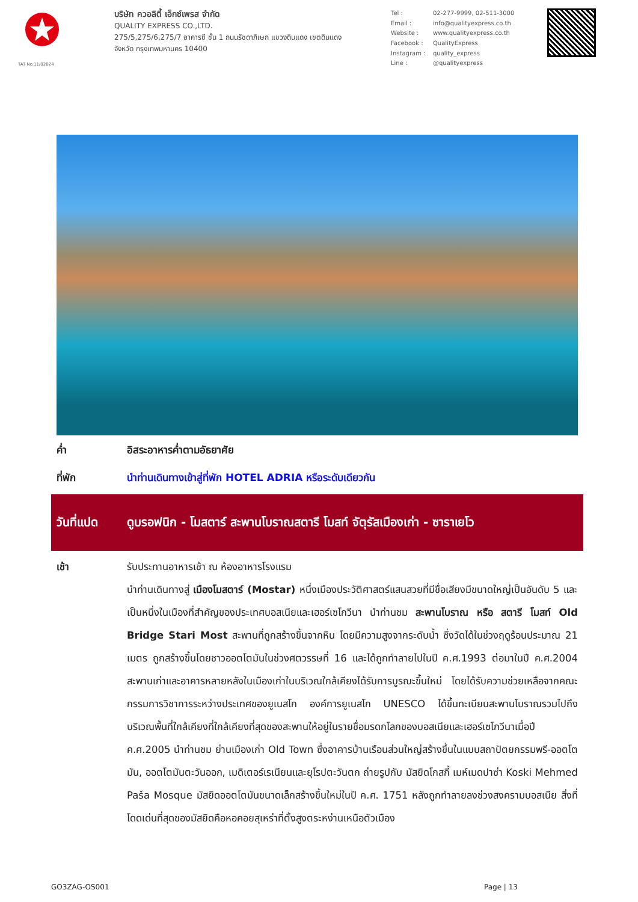TAT No.11/02024
บริษัท ควอลิตี้ เอ็กซ์เพรส จำกัด
QUALITY EXPRESS CO.,LTD.
275/5,275/6,275/7 อาคารซี ชั้น 1 ถนนรัชดาภิเษก แขวงดินแดง เขตดินแดง
จังหวัด กรุงเทพมหานคร 10400
Tel : 02-277-9999, 02-511-3000 Email : info@qualityexpress.co.th Website : www.qualityexpress.co.th Facebook : QualityExpress Instagram : quality_express Line : @qualityexpress
ค่ำ อิสระอาหารค่ำตามอัธยาศัย
ที่พัก นำท่านเดินทางเข้าสู่ที่พัก HOTEL ADRIA หรือระดับเดียวกัน
วันที่แปด
ดูบรอฟนิก - โมสตาร์ สะพานโบราณสตารี โมสท์ จัตุรัสเมืองเก่า - ซาราเยโว
เช้า รับประทานอาหารเช้า ณ ห้องอาหารโรงแรม
นำท่านเดินทางสู่ เมืองโมสตาร์ (Mostar) หนึ่งเมืองประวัติศาสตร์แสนสวยที่มีชื่อเสียงมีขนาดใหญ่เป็นอันดับ 5 และเป็นหนึ่งในเมืองที่สำคัญของประเทศบอสเนียและเฮอร์เซโกวีนา นำท่านชม สะพานโบราณ หรือ สตารี โมสท์ Old Bridge Stari Most สะพานที่ถูกสร้างขึ้นจากหิน โดยมีความสูงจากระดับน้ำ ซึ่งวัดได้ในช่วงฤดูร้อนประมาณ 21 เมตร ถูกสร้างขึ้นโดยชาวออตโตมันในช่วงศตวรรษที่ 16 และได้ถูกทำลายไปในปี ค.ศ.1993 ต่อมาในปี ค.ศ.2004 สะพานเก่าและอาคารหลายหลังในเมืองเก่าในบริเวณใกล้เคียงได้รับการบูรณะขึ้นใหม่ โดยได้รับความช่วยเหลือจากคณะกรรมการวิชาการระหว่างประเทศของยูเนสโก องค์การยูเนสโก UNESCO ได้ขึ้นทะเบียนสะพานโบราณรวมไปถึง บริเวณพื้นที่ใกล้เคียงที่ใกล้เคียงที่สุดของสะพานให้อยู่ในรายชื่อมรดกโลกของบอสเนียและเฮอร์เซโกวีนาเมื่อปี ค.ศ.2005 นำท่านชม ย่านเมืองเก่า Old Town ซึ่งอาคารบ้านเรือนส่วนใหญ่สร้างขึ้นในแบบสถาปัตยกรรมพรี-ออตโตมัน, ออตโตมันตะวันออก, เมดิเตอร์เรเนียนและยุโรปตะวันตก ถ่ายรูปกับ มัสยิดโกสกี้ เมห์เมดปาซ่า Koski Mehmed Paša Mosque มัสยิดออตโตมันขนาดเล็กสร้างขึ้นใหม่ในปี ค.ศ. 1751 หลังถูกทำลายลงช่วงสงครามบอสเนีย สิ่งที่โดดเด่นที่สุดของมัสยิดคือหอคอยสุเหร่าที่ตั้งสูงตระหง่านเหนือตัวเมือง
GO3ZAG-OS001 Page | 13